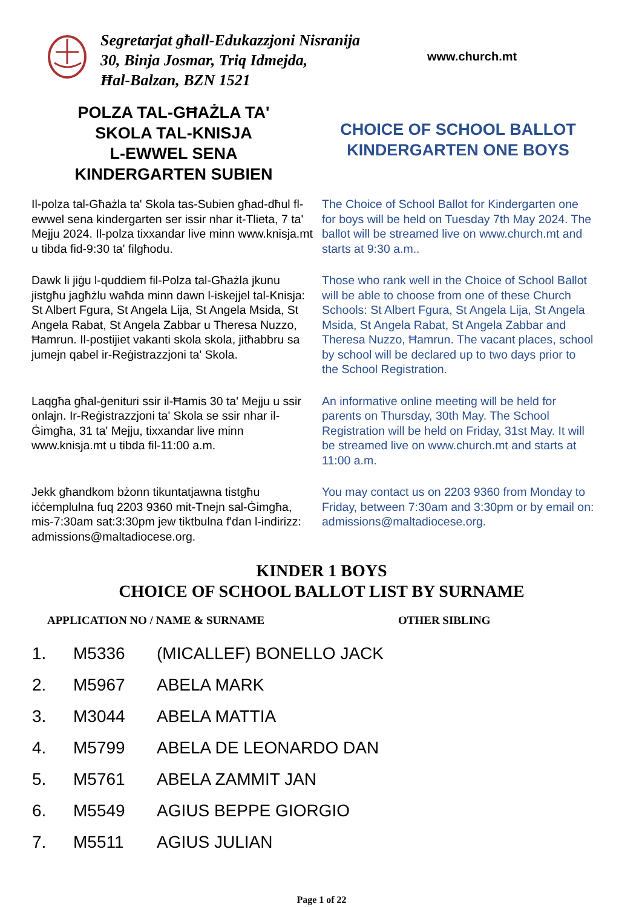Segretarjat għall-Edukazzjoni Nisranija
30, Binja Josmar, Triq Idmejda,
Ħal-Balzan, BZN 1521
www.church.mt
POLZA TAL-GĦAŻLA TA'
SKOLA TAL-KNISJA
L-EWWEL SENA
KINDERGARTEN SUBIEN
CHOICE OF SCHOOL BALLOT
KINDERGARTEN ONE BOYS
Il-polza tal-Għażla ta' Skola tas-Subien għad-dħul fl-ewwel sena kindergarten ser issir nhar it-Tlieta, 7 ta' Mejju 2024. Il-polza tixxandar live minn www.knisja.mt u tibda fid-9:30 ta' filgħodu.
The Choice of School Ballot for Kindergarten one for boys will be held on Tuesday 7th May 2024. The ballot will be streamed live on www.church.mt and starts at 9:30 a.m..
Dawk li jiġu l-quddiem fil-Polza tal-Għażla jkunu jistgħu jagħżlu waħda minn dawn l-iskejjel tal-Knisja: St Albert Fgura, St Angela Lija, St Angela Msida, St Angela Rabat, St Angela Zabbar u Theresa Nuzzo, Ħamrun. Il-postijiet vakanti skola skola, jitħabbru sa jumejn qabel ir-Reġistrazzjoni ta' Skola.
Those who rank well in the Choice of School Ballot will be able to choose from one of these Church Schools: St Albert Fgura, St Angela Lija, St Angela Msida, St Angela Rabat, St Angela Zabbar and Theresa Nuzzo, Ħamrun. The vacant places, school by school will be declared up to two days prior to the School Registration.
Laqgħa għal-ġenituri ssir il-Ħamis 30 ta' Mejju u ssir onlajn. Ir-Reġistrazzjoni ta' Skola se ssir nhar il-Ġimgħa, 31 ta' Mejju, tixxandar live minn www.knisja.mt u tibda fil-11:00 a.m.
An informative online meeting will be held for parents on Thursday, 30th May. The School Registration will be held on Friday, 31st May. It will be streamed live on www.church.mt and starts at 11:00 a.m.
Jekk għandkom bżonn tikuntatjawna tistgħu iċċemplulna fuq 2203 9360 mit-Tnejn sal-Ġimgħa, mis-7:30am sat:3:30pm jew tiktbulna f'dan l-indirizz: admissions@maltadiocese.org.
You may contact us on 2203 9360 from Monday to Friday, between 7:30am and 3:30pm or by email on: admissions@maltadiocese.org.
KINDER 1 BOYS
CHOICE OF SCHOOL BALLOT LIST BY SURNAME
| APPLICATION NO / NAME & SURNAME | | | OTHER SIBLING |
| --- | --- | --- | --- |
| 1. | M5336 | (MICALLEF) BONELLO JACK | |
| 2. | M5967 | ABELA MARK | |
| 3. | M3044 | ABELA MATTIA | |
| 4. | M5799 | ABELA DE LEONARDO DAN | |
| 5. | M5761 | ABELA ZAMMIT JAN | |
| 6. | M5549 | AGIUS BEPPE GIORGIO | |
| 7. | M5511 | AGIUS JULIAN | |
Page 1 of 22